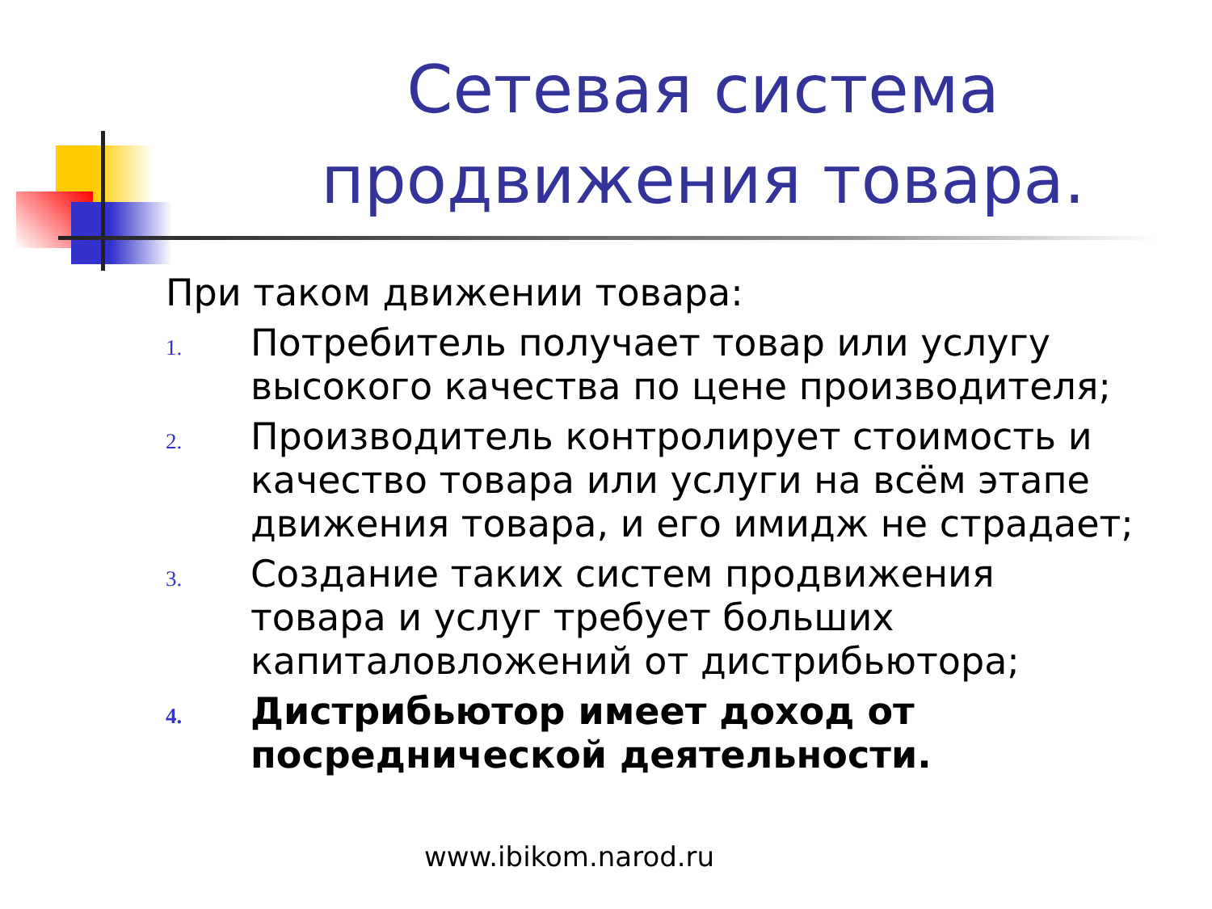Сетевая система продвижения товара.
При таком движении товара:
1.
Потребитель получает товар или услугу высокого качества по цене производителя;
2.
Производитель контролирует стоимость и качество товара или услуги на всём этапе движения товара, и его имидж не страдает;
3.
Создание таких систем продвижения товара и услуг требует больших капиталовложений от дистрибьютора;
4.
Дистрибьютор имеет доход от посреднической деятельности.
www.ibikom.narod.ru